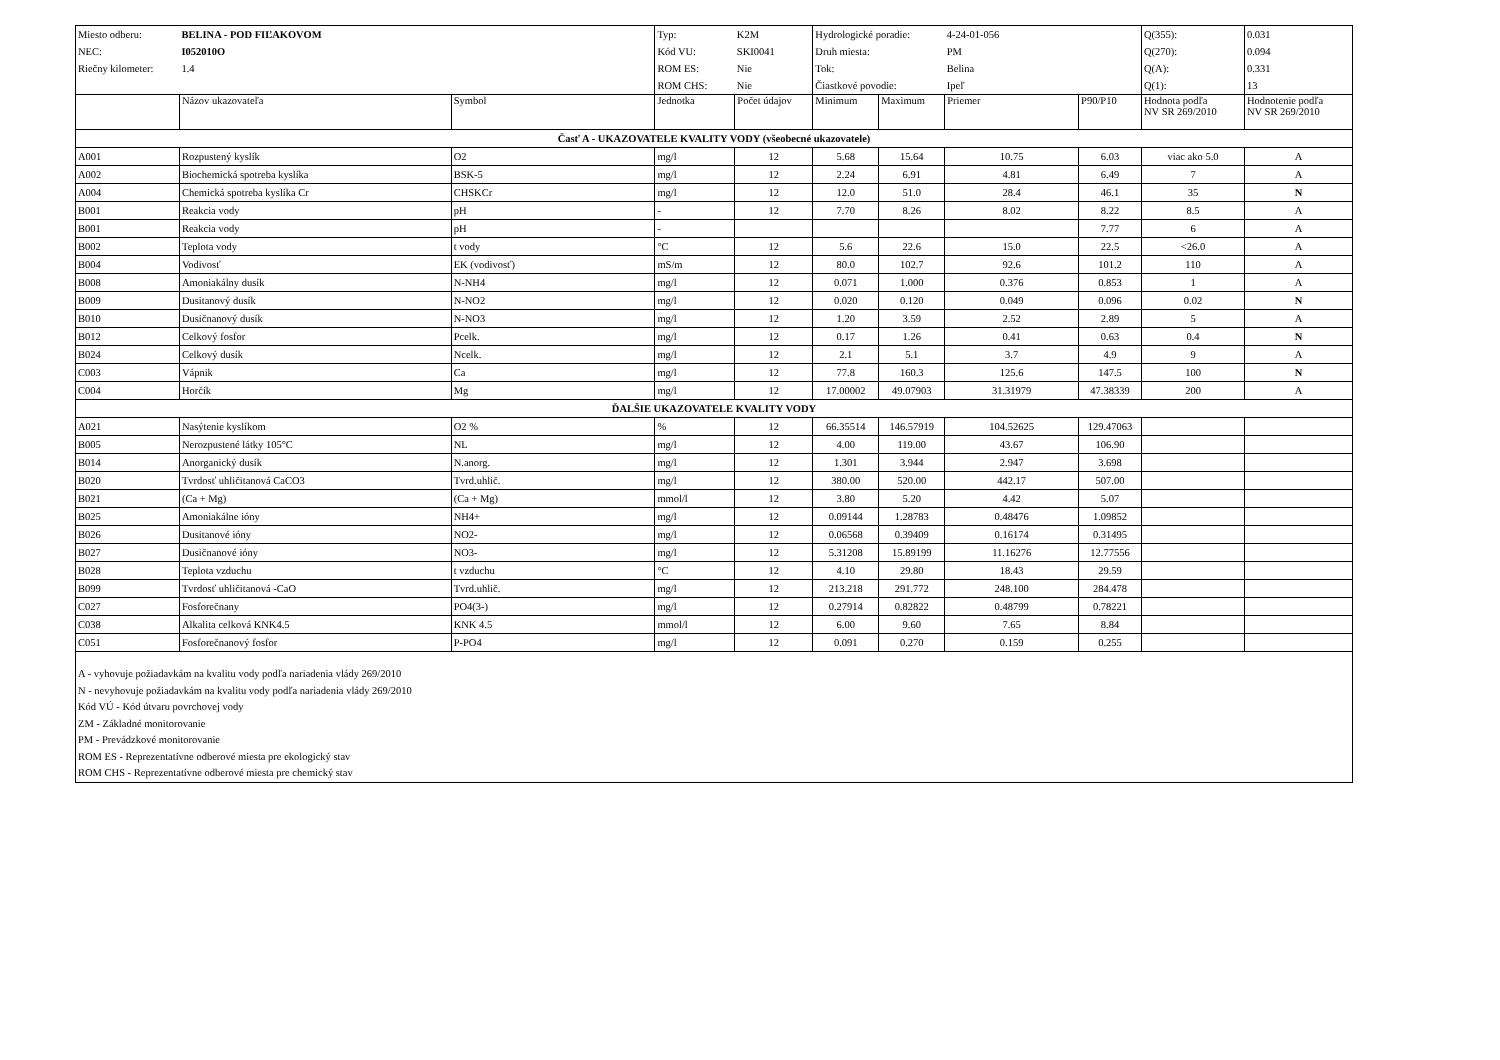| Miesto odberu: | BELINA - POD FIĽAKOVOM | | Typ: | K2M | Hydrologické poradie: | | 4-24-01-056 | | Q(355): | 0.031 |
| NEC: | I052010O | | Kód VU: | SKI0041 | Druh miesta: | | PM | | Q(270): | 0.094 |
| Riečny kilometer: | 1.4 | | ROM ES: | Nie | Tok: | | Belina | | Q(A): | 0.331 |
| | | | ROM CHS: | Nie | Čiastkové povodie: | | Ipeľ | | Q(1): | 13 |
| | Názov ukazovateľa | Symbol | Jednotka | Počet údajov | Minimum | Maximum | Priemer | P90/P10 | Hodnota podľa NV SR 269/2010 | Hodnotenie podľa NV SR 269/2010 |
| Časť A - UKAZOVATELE KVALITY VODY (všeobecné ukazovatele) | | | | | | | | | | |
| A001 | Rozpustený kyslík | O2 | mg/l | 12 | 5.68 | 15.64 | 10.75 | 6.03 | viac ako 5.0 | A |
| A002 | Biochemická spotreba kyslíka | BSK-5 | mg/l | 12 | 2.24 | 6.91 | 4.81 | 6.49 | 7 | A |
| A004 | Chemická spotreba kyslíka Cr | CHSKCr | mg/l | 12 | 12.0 | 51.0 | 28.4 | 46.1 | 35 | N |
| B001 | Reakcia vody | pH | - | 12 | 7.70 | 8.26 | 8.02 | 8.22 | 8.5 | A |
| B001 | Reakcia vody | pH | - | | | | | 7.77 | 6 | A |
| B002 | Teplota vody | t vody | °C | 12 | 5.6 | 22.6 | 15.0 | 22.5 | <26.0 | A |
| B004 | Vodivosť | EK (vodivosť) | mS/m | 12 | 80.0 | 102.7 | 92.6 | 101.2 | 110 | A |
| B008 | Amoniakálny dusík | N-NH4 | mg/l | 12 | 0.071 | 1.000 | 0.376 | 0.853 | 1 | A |
| B009 | Dusitanový dusík | N-NO2 | mg/l | 12 | 0.020 | 0.120 | 0.049 | 0.096 | 0.02 | N |
| B010 | Dusičnanový dusík | N-NO3 | mg/l | 12 | 1.20 | 3.59 | 2.52 | 2.89 | 5 | A |
| B012 | Celkový fosfor | Pcelk. | mg/l | 12 | 0.17 | 1.26 | 0.41 | 0.63 | 0.4 | N |
| B024 | Celkový dusík | Ncelk. | mg/l | 12 | 2.1 | 5.1 | 3.7 | 4.9 | 9 | A |
| C003 | Vápnik | Ca | mg/l | 12 | 77.8 | 160.3 | 125.6 | 147.5 | 100 | N |
| C004 | Horčík | Mg | mg/l | 12 | 17.00002 | 49.07903 | 31.31979 | 47.38339 | 200 | A |
| ĎALŠIE UKAZOVATELE KVALITY VODY | | | | | | | | | | |
| A021 | Nasýtenie kyslíkom | O2 % | % | 12 | 66.35514 | 146.57919 | 104.52625 | 129.47063 | | |
| B005 | Nerozpustené látky 105°C | NL | mg/l | 12 | 4.00 | 119.00 | 43.67 | 106.90 | | |
| B014 | Anorganický dusík | N.anorg. | mg/l | 12 | 1.301 | 3.944 | 2.947 | 3.698 | | |
| B020 | Tvrdosť uhličitanová CaCO3 | Tvrd.uhlič. | mg/l | 12 | 380.00 | 520.00 | 442.17 | 507.00 | | |
| B021 | (Ca + Mg) | (Ca + Mg) | mmol/l | 12 | 3.80 | 5.20 | 4.42 | 5.07 | | |
| B025 | Amoniakálne ióny | NH4+ | mg/l | 12 | 0.09144 | 1.28783 | 0.48476 | 1.09852 | | |
| B026 | Dusitanové ióny | NO2- | mg/l | 12 | 0.06568 | 0.39409 | 0.16174 | 0.31495 | | |
| B027 | Dusičnanové ióny | NO3- | mg/l | 12 | 5.31208 | 15.89199 | 11.16276 | 12.77556 | | |
| B028 | Teplota vzduchu | t vzduchu | °C | 12 | 4.10 | 29.80 | 18.43 | 29.59 | | |
| B099 | Tvrdosť uhličitanová -CaO | Tvrd.uhlič. | mg/l | 12 | 213.218 | 291.772 | 248.100 | 284.478 | | |
| C027 | Fosforečnany | PO4(3-) | mg/l | 12 | 0.27914 | 0.82822 | 0.48799 | 0.78221 | | |
| C038 | Alkalita celková KNK4.5 | KNK 4.5 | mmol/l | 12 | 6.00 | 9.60 | 7.65 | 8.84 | | |
| C051 | Fosforečnanový fosfor | P-PO4 | mg/l | 12 | 0.091 | 0.270 | 0.159 | 0.255 | | |
| A - vyhovuje požiadavkám na kvalitu vody podľa nariadenia vlády 269/2010 N - nevyhovuje požiadavkám na kvalitu vody podľa nariadenia vlády 269/2010 Kód VÚ - Kód útvaru povrchovej vody ZM - Základné monitorovanie PM - Prevádzkové monitorovanie ROM ES - Reprezentatívne odberové miesta pre ekologický stav ROM CHS - Reprezentatívne odberové miesta pre chemický stav | | | | | | | | | | |